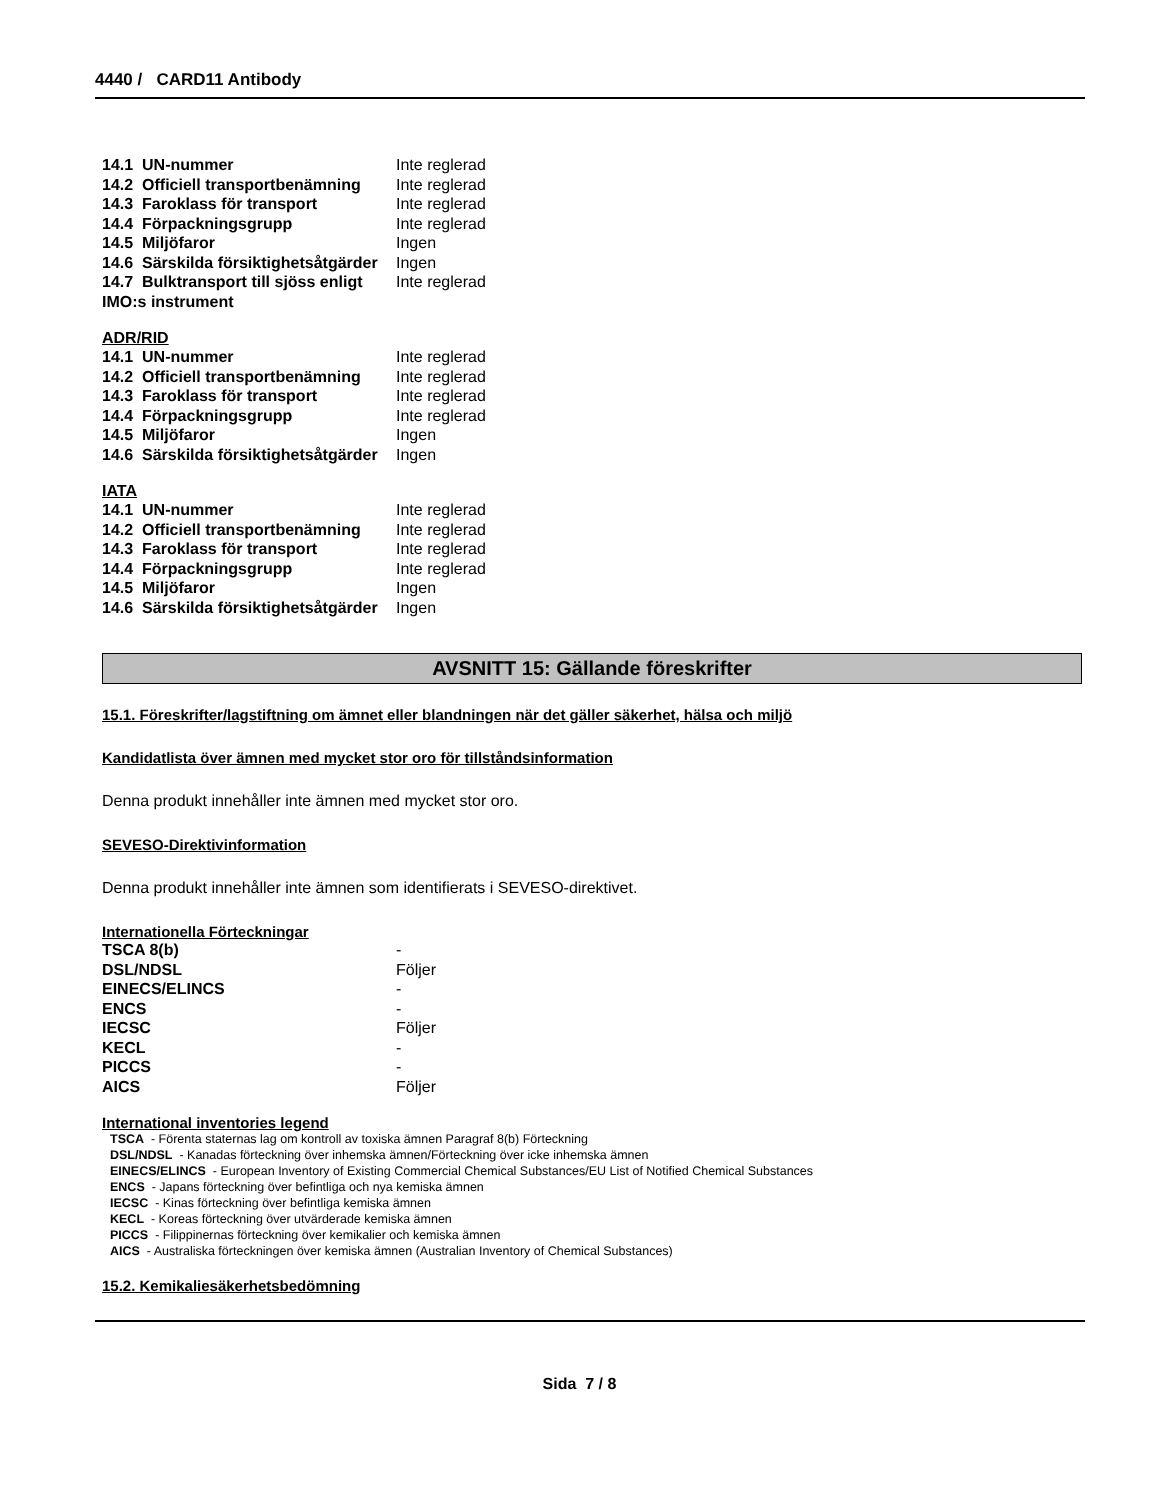4440 / CARD11 Antibody
| 14.1 UN-nummer | Inte reglerad |
| 14.2 Officiell transportbenämning | Inte reglerad |
| 14.3 Faroklass för transport | Inte reglerad |
| 14.4 Förpackningsgrupp | Inte reglerad |
| 14.5 Miljöfaror | Ingen |
| 14.6 Särskilda försiktighetsåtgärder | Ingen |
| 14.7 Bulktransport till sjöss enligt IMO:s instrument | Inte reglerad |
ADR/RID
| 14.1 UN-nummer | Inte reglerad |
| 14.2 Officiell transportbenämning | Inte reglerad |
| 14.3 Faroklass för transport | Inte reglerad |
| 14.4 Förpackningsgrupp | Inte reglerad |
| 14.5 Miljöfaror | Ingen |
| 14.6 Särskilda försiktighetsåtgärder | Ingen |
IATA
| 14.1 UN-nummer | Inte reglerad |
| 14.2 Officiell transportbenämning | Inte reglerad |
| 14.3 Faroklass för transport | Inte reglerad |
| 14.4 Förpackningsgrupp | Inte reglerad |
| 14.5 Miljöfaror | Ingen |
| 14.6 Särskilda försiktighetsåtgärder | Ingen |
AVSNITT 15: Gällande föreskrifter
15.1. Föreskrifter/lagstiftning om ämnet eller blandningen när det gäller säkerhet, hälsa och miljö
Kandidatlista över ämnen med mycket stor oro för tillståndsinformation
Denna produkt innehåller inte ämnen med mycket stor oro.
SEVESO-Direktivinformation
Denna produkt innehåller inte ämnen som identifierats i SEVESO-direktivet.
Internationella Förteckningar
| TSCA 8(b) | - |
| DSL/NDSL | Följer |
| EINECS/ELINCS | - |
| ENCS | - |
| IECSC | Följer |
| KECL | - |
| PICCS | - |
| AICS | Följer |
International inventories legend
TSCA - Förenta staternas lag om kontroll av toxiska ämnen Paragraf 8(b) Förteckning
DSL/NDSL - Kanadas förteckning över inhemska ämnen/Förteckning över icke inhemska ämnen
EINECS/ELINCS - European Inventory of Existing Commercial Chemical Substances/EU List of Notified Chemical Substances
ENCS - Japans förteckning över befintliga och nya kemiska ämnen
IECSC - Kinas förteckning över befintliga kemiska ämnen
KECL - Koreas förteckning över utvärderade kemiska ämnen
PICCS - Filippinernas förteckning över kemikalier och kemiska ämnen
AICS - Australiska förteckningen över kemiska ämnen (Australian Inventory of Chemical Substances)
15.2. Kemikaliesäkerhetsbedömning
Sida 7 / 8